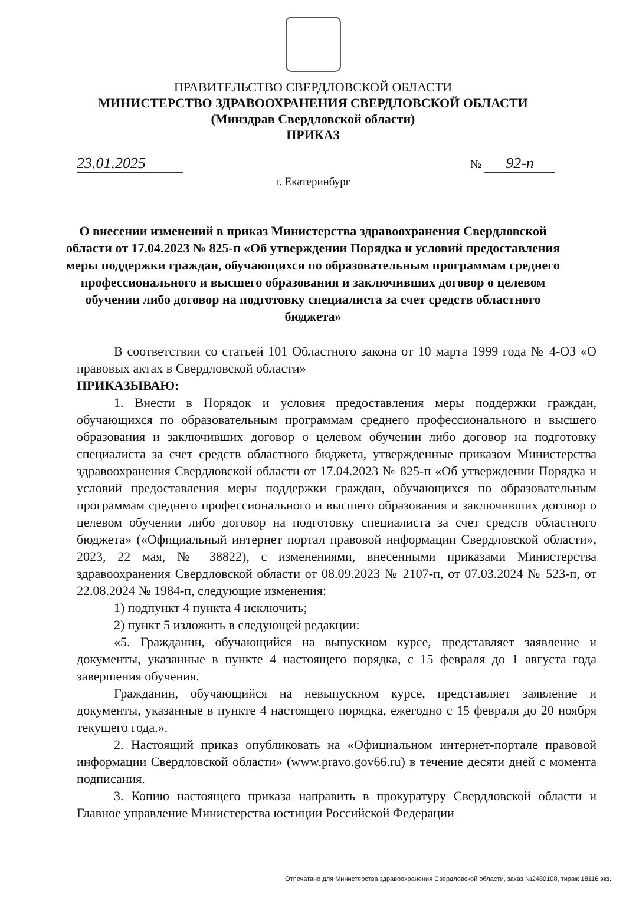ПРАВИТЕЛЬСТВО СВЕРДЛОВСКОЙ ОБЛАСТИ
МИНИСТЕРСТВО ЗДРАВООХРАНЕНИЯ СВЕРДЛОВСКОЙ ОБЛАСТИ
(Минздрав Свердловской области)
ПРИКАЗ
23.01.2025
№ 92-п
г. Екатеринбург
О внесении изменений в приказ Министерства здравоохранения Свердловской области от 17.04.2023 № 825-п «Об утверждении Порядка и условий предоставления меры поддержки граждан, обучающихся по образовательным программам среднего профессионального и высшего образования и заключивших договор о целевом обучении либо договор на подготовку специалиста за счет средств областного бюджета»
В соответствии со статьей 101 Областного закона от 10 марта 1999 года № 4-ОЗ «О правовых актах в Свердловской области»
ПРИКАЗЫВАЮ:
1. Внести в Порядок и условия предоставления меры поддержки граждан, обучающихся по образовательным программам среднего профессионального и высшего образования и заключивших договор о целевом обучении либо договор на подготовку специалиста за счет средств областного бюджета, утвержденные приказом Министерства здравоохранения Свердловской области от 17.04.2023 № 825-п «Об утверждении Порядка и условий предоставления меры поддержки граждан, обучающихся по образовательным программам среднего профессионального и высшего образования и заключивших договор о целевом обучении либо договор на подготовку специалиста за счет средств областного бюджета» («Официальный интернет портал правовой информации Свердловской области», 2023, 22 мая, № 38822), с изменениями, внесенными приказами Министерства здравоохранения Свердловской области от 08.09.2023 № 2107-п, от 07.03.2024 № 523-п, от 22.08.2024 № 1984-п, следующие изменения:
1) подпункт 4 пункта 4 исключить;
2) пункт 5 изложить в следующей редакции:
«5. Гражданин, обучающийся на выпускном курсе, представляет заявление и документы, указанные в пункте 4 настоящего порядка, с 15 февраля до 1 августа года завершения обучения.
Гражданин, обучающийся на невыпускном курсе, представляет заявление и документы, указанные в пункте 4 настоящего порядка, ежегодно с 15 февраля до 20 ноября текущего года.».
2. Настоящий приказ опубликовать на «Официальном интернет-портале правовой информации Свердловской области» (www.pravo.gov66.ru) в течение десяти дней с момента подписания.
3. Копию настоящего приказа направить в прокуратуру Свердловской области и Главное управление Министерства юстиции Российской Федерации
Отпечатано для Министерства здравоохранения Свердловской области, заказ №2480108, тираж 18116 экз.